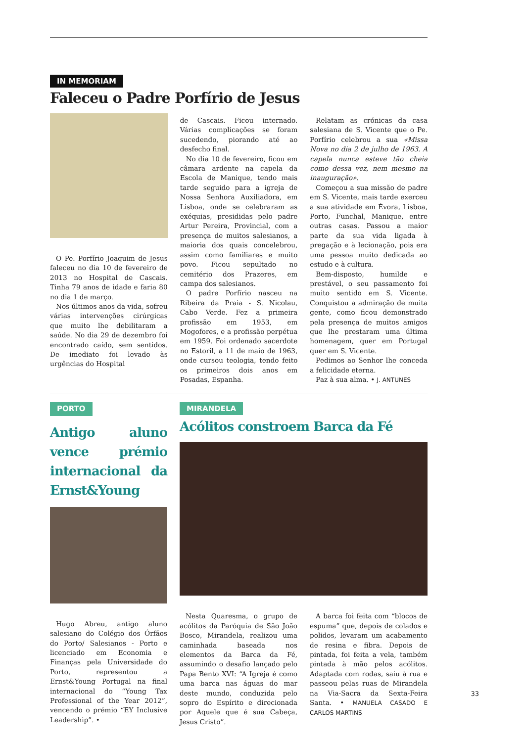IN MEMORIAM
Faleceu o Padre Porfírio de Jesus
O Pe. Porfírio Joaquim de Jesus faleceu no dia 10 de fevereiro de 2013 no Hospital de Cascais. Tinha 79 anos de idade e faria 80 no dia 1 de março.
Nos últimos anos da vida, sofreu várias intervenções cirúrgicas que muito lhe debilitaram a saúde. No dia 29 de dezembro foi encontrado caído, sem sentidos. De imediato foi levado às urgências do Hospital
de Cascais. Ficou internado. Várias complicações se foram sucedendo, piorando até ao desfecho final.
No dia 10 de fevereiro, ficou em câmara ardente na capela da Escola de Manique, tendo mais tarde seguido para a igreja de Nossa Senhora Auxiliadora, em Lisboa, onde se celebraram as exéquias, presididas pelo padre Artur Pereira, Provincial, com a presença de muitos salesianos, a maioria dos quais concelebrou, assim como familiares e muito povo. Ficou sepultado no cemitério dos Prazeres, em campa dos salesianos.
O padre Porfírio nasceu na Ribeira da Praia - S. Nicolau, Cabo Verde. Fez a primeira profissão em 1953, em Mogofores, e a profissão perpétua em 1959. Foi ordenado sacerdote no Estoril, a 11 de maio de 1963, onde cursou teologia, tendo feito os primeiros dois anos em Posadas, Espanha.
Relatam as crónicas da casa salesiana de S. Vicente que o Pe. Porfírio celebrou a sua «Missa Nova no dia 2 de julho de 1963. A capela nunca esteve tão cheia como dessa vez, nem mesmo na inauguração».
Começou a sua missão de padre em S. Vicente, mais tarde exerceu a sua atividade em Évora, Lisboa, Porto, Funchal, Manique, entre outras casas. Passou a maior parte da sua vida ligada à pregação e à lecionação, pois era uma pessoa muito dedicada ao estudo e à cultura.
Bem-disposto, humilde e prestável, o seu passamento foi muito sentido em S. Vicente. Conquistou a admiração de muita gente, como ficou demonstrado pela presença de muitos amigos que lhe prestaram uma última homenagem, quer em Portugal quer em S. Vicente.
Pedimos ao Senhor lhe conceda a felicidade eterna.
Paz à sua alma. • J. ANTUNES
PORTO
Antigo aluno vence prémio internacional da Ernst&Young
Hugo Abreu, antigo aluno salesiano do Colégio dos Órfãos do Porto/ Salesianos - Porto e licenciado em Economia e Finanças pela Universidade do Porto, representou a Ernst&Young Portugal na final internacional do “Young Tax Professional of the Year 2012”, vencendo o prémio “EY Inclusive Leadership”. •
MIRANDELA
Acólitos constroem Barca da Fé
Nesta Quaresma, o grupo de acólitos da Paróquia de São João Bosco, Mirandela, realizou uma caminhada baseada nos elementos da Barca da Fé, assumindo o desafio lançado pelo Papa Bento XVI: “A Igreja é como uma barca nas águas do mar deste mundo, conduzida pelo sopro do Espírito e direcionada por Aquele que é sua Cabeça, Jesus Cristo”.
A barca foi feita com “blocos de espuma” que, depois de colados e polidos, levaram um acabamento de resina e fibra. Depois de pintada, foi feita a vela, também pintada à mão pelos acólitos. Adaptada com rodas, saiu à rua e passeou pelas ruas de Mirandela na Via-Sacra da Sexta-Feira Santa. • MANUELA CASADO E CARLOS MARTINS
33